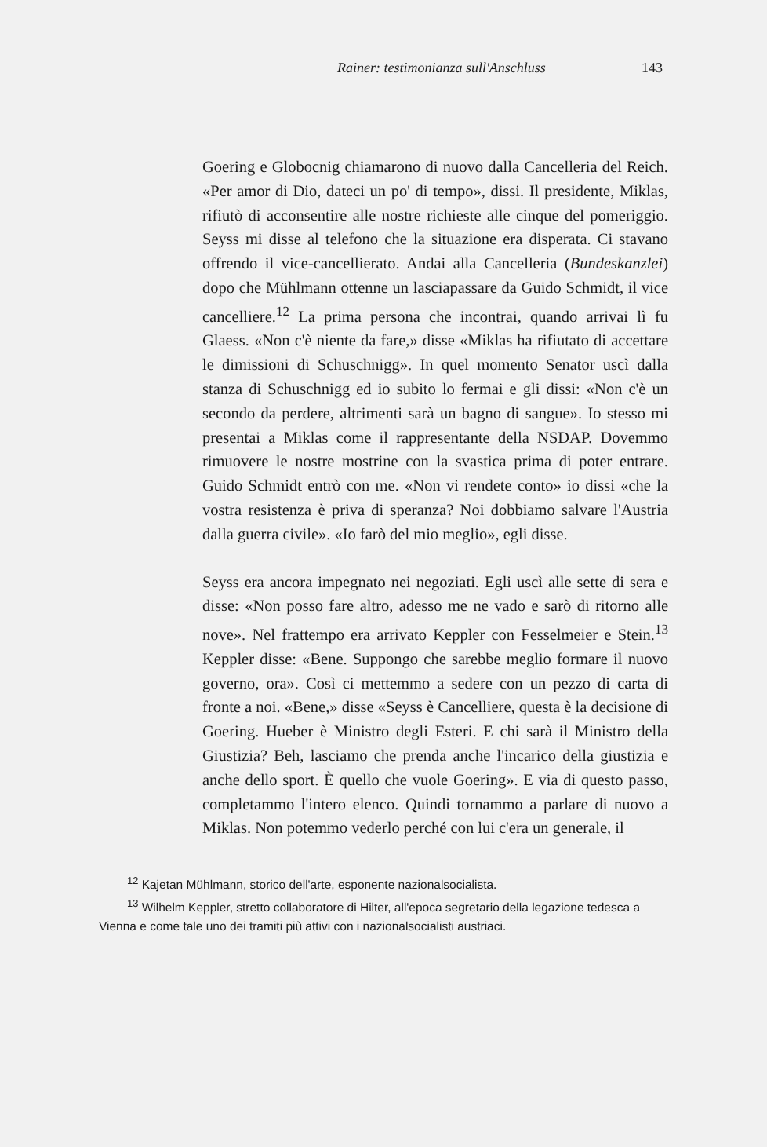Rainer: testimonianza sull'Anschluss 143
Goering e Globocnig chiamarono di nuovo dalla Cancelleria del Reich. «Per amor di Dio, dateci un po' di tempo», dissi. Il presidente, Miklas, rifiutò di acconsentire alle nostre richieste alle cinque del pomeriggio. Seyss mi disse al telefono che la situazione era disperata. Ci stavano offrendo il vice-cancellierato. Andai alla Cancelleria (Bundeskanzlei) dopo che Mühlmann ottenne un lasciapassare da Guido Schmidt, il vice cancelliere.<sup>12</sup> La prima persona che incontrai, quando arrivai lì fu Glaess. «Non c'è niente da fare,» disse «Miklas ha rifiutato di accettare le dimissioni di Schuschnigg». In quel momento Senator uscì dalla stanza di Schuschnigg ed io subito lo fermai e gli dissi: «Non c'è un secondo da perdere, altrimenti sarà un bagno di sangue». Io stesso mi presentai a Miklas come il rappresentante della NSDAP. Dovemmo rimuovere le nostre mostrine con la svastica prima di poter entrare. Guido Schmidt entrò con me. «Non vi rendete conto» io dissi «che la vostra resistenza è priva di speranza? Noi dobbiamo salvare l'Austria dalla guerra civile». «Io farò del mio meglio», egli disse.
Seyss era ancora impegnato nei negoziati. Egli uscì alle sette di sera e disse: «Non posso fare altro, adesso me ne vado e sarò di ritorno alle nove». Nel frattempo era arrivato Keppler con Fesselmeier e Stein.<sup>13</sup> Keppler disse: «Bene. Suppongo che sarebbe meglio formare il nuovo governo, ora». Così ci mettemmo a sedere con un pezzo di carta di fronte a noi. «Bene,» disse «Seyss è Cancelliere, questa è la decisione di Goering. Hueber è Ministro degli Esteri. E chi sarà il Ministro della Giustizia? Beh, lasciamo che prenda anche l'incarico della giustizia e anche dello sport. È quello che vuole Goering». E via di questo passo, completammo l'intero elenco. Quindi tornammo a parlare di nuovo a Miklas. Non potemmo vederlo perché con lui c'era un generale, il
<sup>12</sup> Kajetan Mühlmann, storico dell'arte, esponente nazionalsocialista.
<sup>13</sup> Wilhelm Keppler, stretto collaboratore di Hilter, all'epoca segretario della legazione tedesca a Vienna e come tale uno dei tramiti più attivi con i nazionalsocialisti austriaci.